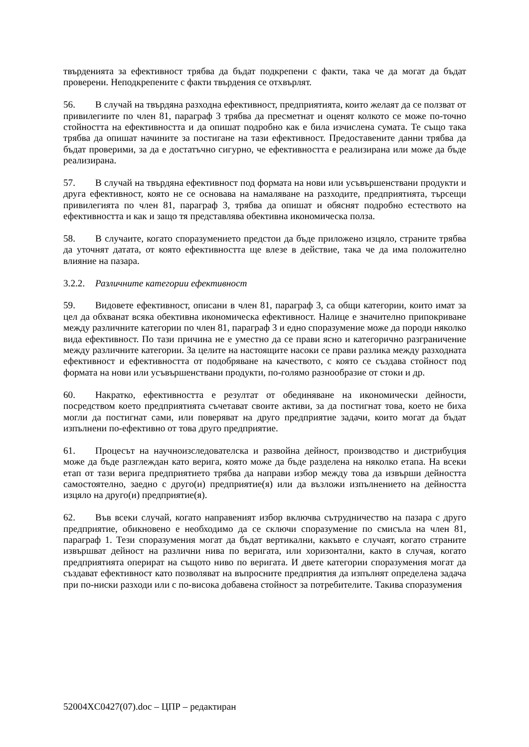твърденията за ефективност трябва да бъдат подкрепени с факти, така че да могат да бъдат проверени. Неподкрепените с факти твърдения се отхвърлят.
56. В случай на твърдяна разходна ефективност, предприятията, които желаят да се ползват от привилегиите по член 81, параграф 3 трябва да пресметнат и оценят колкото се може по-точно стойността на ефективността и да опишат подробно как е била изчислена сумата. Те също така трябва да опишат начините за постигане на тази ефективност. Предоставените данни трябва да бъдат проверими, за да е достатъчно сигурно, че ефективността е реализирана или може да бъде реализирана.
57. В случай на твърдяна ефективност под формата на нови или усъвършенствани продукти и друга ефективност, която не се основава на намаляване на разходите, предприятията, търсещи привилегията по член 81, параграф 3, трябва да опишат и обяснят подробно естеството на ефективността и как и защо тя представлява обективна икономическа полза.
58. В случаите, когато споразумението предстои да бъде приложено изцяло, страните трябва да уточнят датата, от която ефективността ще влезе в действие, така че да има положително влияние на пазара.
3.2.2. Различните категории ефективност
59. Видовете ефективност, описани в член 81, параграф 3, са общи категории, които имат за цел да обхванат всяка обективна икономическа ефективност. Налице е значително припокриване между различните категории по член 81, параграф 3 и едно споразумение може да породи няколко вида ефективност. По тази причина не е уместно да се прави ясно и категорично разграничение между различните категории. За целите на настоящите насоки се прави разлика между разходната ефективност и ефективността от подобряване на качеството, с която се създава стойност под формата на нови или усъвършенствани продукти, по-голямо разнообразие от стоки и др.
60. Накратко, ефективността е резултат от обединяване на икономически дейности, посредством което предприятията съчетават своите активи, за да постигнат това, което не биха могли да постигнат сами, или поверяват на друго предприятие задачи, които могат да бъдат изпълнени по-ефективно от това друго предприятие.
61. Процесът на научноизследователска и развойна дейност, производство и дистрибуция може да бъде разглеждан като верига, която може да бъде разделена на няколко етапа. На всеки етап от тази верига предприятието трябва да направи избор между това да извърши дейността самостоятелно, заедно с друго(и) предприятие(я) или да възложи изпълнението на дейността изцяло на друго(и) предприятие(я).
62. Във всеки случай, когато направеният избор включва сътрудничество на пазара с друго предприятие, обикновено е необходимо да се сключи споразумение по смисъла на член 81, параграф 1. Тези споразумения могат да бъдат вертикални, какъвто е случаят, когато страните извършват дейност на различни нива по веригата, или хоризонтални, както в случая, когато предприятията оперират на същото ниво по веригата. И двете категории споразумения могат да създават ефективност като позволяват на въпросните предприятия да изпълнят определена задача при по-ниски разходи или с по-висока добавена стойност за потребителите. Такива споразумения
52004XC0427(07).doc – ЦПР – редактиран